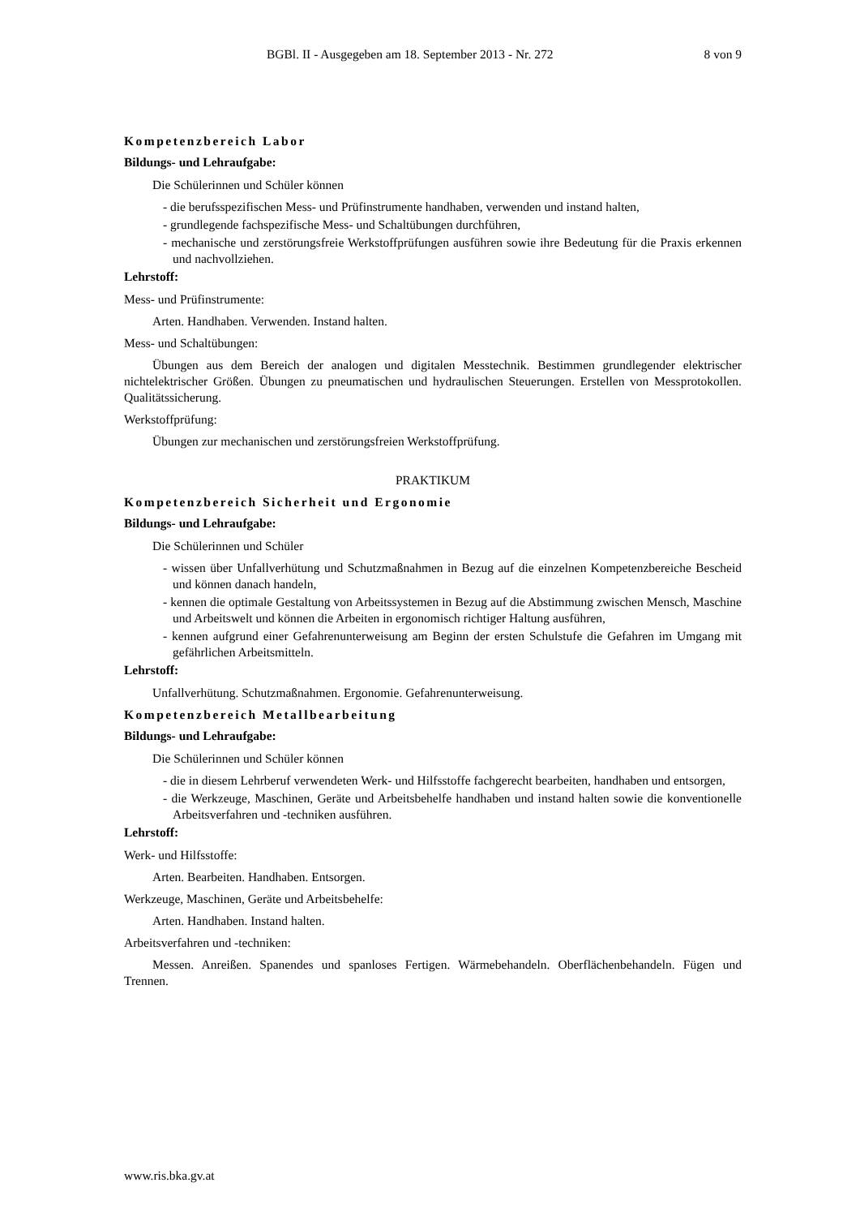BGBl. II - Ausgegeben am 18. September 2013 - Nr. 272 8 von 9
Kompetenzbereich Labor
Bildungs- und Lehraufgabe:
Die Schülerinnen und Schüler können
- die berufsspezifischen Mess- und Prüfinstrumente handhaben, verwenden und instand halten,
- grundlegende fachspezifische Mess- und Schaltübungen durchführen,
- mechanische und zerstörungsfreie Werkstoffprüfungen ausführen sowie ihre Bedeutung für die Praxis erkennen und nachvollziehen.
Lehrstoff:
Mess- und Prüfinstrumente:
Arten. Handhaben. Verwenden. Instand halten.
Mess- und Schaltübungen:
Übungen aus dem Bereich der analogen und digitalen Messtechnik. Bestimmen grundlegender elektrischer nichtelektrischer Größen. Übungen zu pneumatischen und hydraulischen Steuerungen. Erstellen von Messprotokollen. Qualitätssicherung.
Werkstoffprüfung:
Übungen zur mechanischen und zerstörungsfreien Werkstoffprüfung.
PRAKTIKUM
Kompetenzbereich Sicherheit und Ergonomie
Bildungs- und Lehraufgabe:
Die Schülerinnen und Schüler
- wissen über Unfallverhütung und Schutzmaßnahmen in Bezug auf die einzelnen Kompetenzbereiche Bescheid und können danach handeln,
- kennen die optimale Gestaltung von Arbeitssystemen in Bezug auf die Abstimmung zwischen Mensch, Maschine und Arbeitswelt und können die Arbeiten in ergonomisch richtiger Haltung ausführen,
- kennen aufgrund einer Gefahrenunterweisung am Beginn der ersten Schulstufe die Gefahren im Umgang mit gefährlichen Arbeitsmitteln.
Lehrstoff:
Unfallverhütung. Schutzmaßnahmen. Ergonomie. Gefahrenunterweisung.
Kompetenzbereich Metallbearbeitung
Bildungs- und Lehraufgabe:
Die Schülerinnen und Schüler können
- die in diesem Lehrberuf verwendeten Werk- und Hilfsstoffe fachgerecht bearbeiten, handhaben und entsorgen,
- die Werkzeuge, Maschinen, Geräte und Arbeitsbehelfe handhaben und instand halten sowie die konventionelle Arbeitsverfahren und -techniken ausführen.
Lehrstoff:
Werk- und Hilfsstoffe:
Arten. Bearbeiten. Handhaben. Entsorgen.
Werkzeuge, Maschinen, Geräte und Arbeitsbehelfe:
Arten. Handhaben. Instand halten.
Arbeitsverfahren und -techniken:
Messen. Anreißen. Spanendes und spanloses Fertigen. Wärmebehandeln. Oberflächenbehandeln. Fügen und Trennen.
www.ris.bka.gv.at